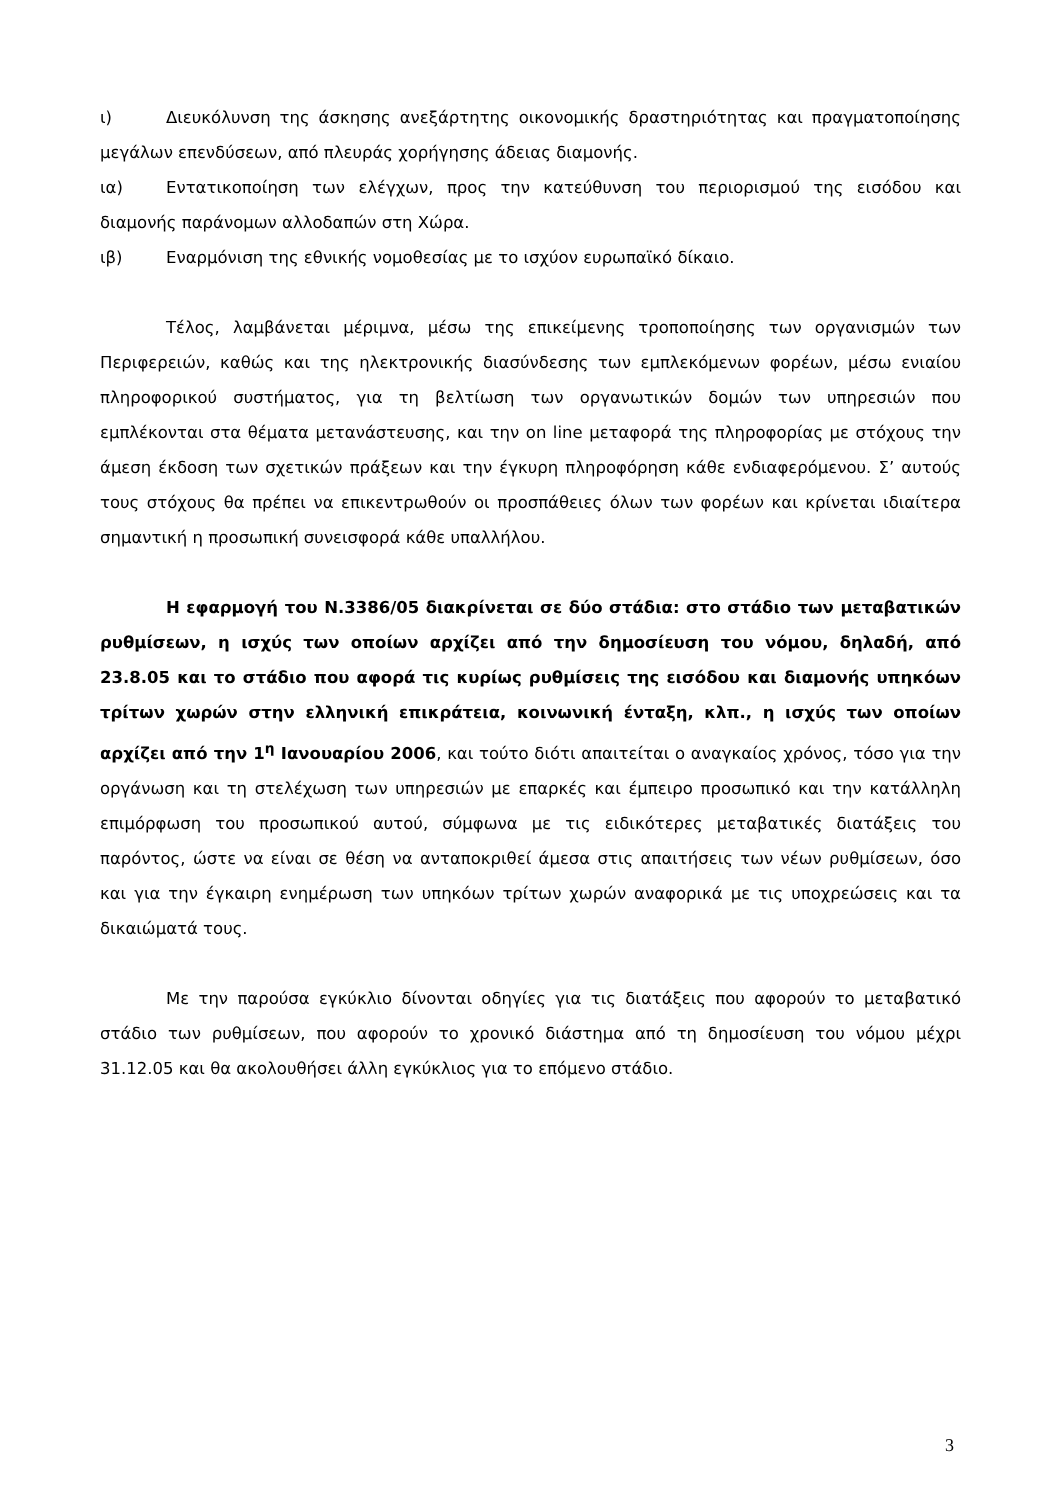ι) Διευκόλυνση της άσκησης ανεξάρτητης οικονομικής δραστηριότητας και πραγματοποίησης μεγάλων επενδύσεων, από πλευράς χορήγησης άδειας διαμονής.
ια) Εντατικοποίηση των ελέγχων, προς την κατεύθυνση του περιορισμού της εισόδου και διαμονής παράνομων αλλοδαπών στη Χώρα.
ιβ) Εναρμόνιση της εθνικής νομοθεσίας με το ισχύον ευρωπαϊκό δίκαιο.
Τέλος, λαμβάνεται μέριμνα, μέσω της επικείμενης τροποποίησης των οργανισμών των Περιφερειών, καθώς και της ηλεκτρονικής διασύνδεσης των εμπλεκόμενων φορέων, μέσω ενιαίου πληροφορικού συστήματος, για τη βελτίωση των οργανωτικών δομών των υπηρεσιών που εμπλέκονται στα θέματα μετανάστευσης, και την on line μεταφορά της πληροφορίας με στόχους την άμεση έκδοση των σχετικών πράξεων και την έγκυρη πληροφόρηση κάθε ενδιαφερόμενου. Σ’ αυτούς τους στόχους θα πρέπει να επικεντρωθούν οι προσπάθειες όλων των φορέων και κρίνεται ιδιαίτερα σημαντική η προσωπική συνεισφορά κάθε υπαλλήλου.
Η εφαρμογή του Ν.3386/05 διακρίνεται σε δύο στάδια: στο στάδιο των μεταβατικών ρυθμίσεων, η ισχύς των οποίων αρχίζει από την δημοσίευση του νόμου, δηλαδή, από 23.8.05 και το στάδιο που αφορά τις κυρίως ρυθμίσεις της εισόδου και διαμονής υπηκόων τρίτων χωρών στην ελληνική επικράτεια, κοινωνική ένταξη, κλπ., η ισχύς των οποίων αρχίζει από την 1<sup>η</sup> Ιανουαρίου 2006, και τούτο διότι απαιτείται ο αναγκαίος χρόνος, τόσο για την οργάνωση και τη στελέχωση των υπηρεσιών με επαρκές και έμπειρο προσωπικό και την κατάλληλη επιμόρφωση του προσωπικού αυτού, σύμφωνα με τις ειδικότερες μεταβατικές διατάξεις του παρόντος, ώστε να είναι σε θέση να ανταποκριθεί άμεσα στις απαιτήσεις των νέων ρυθμίσεων, όσο και για την έγκαιρη ενημέρωση των υπηκόων τρίτων χωρών αναφορικά με τις υποχρεώσεις και τα δικαιώματά τους.
Με την παρούσα εγκύκλιο δίνονται οδηγίες για τις διατάξεις που αφορούν το μεταβατικό στάδιο των ρυθμίσεων, που αφορούν το χρονικό διάστημα από τη δημοσίευση του νόμου μέχρι 31.12.05 και θα ακολουθήσει άλλη εγκύκλιος για το επόμενο στάδιο.
3